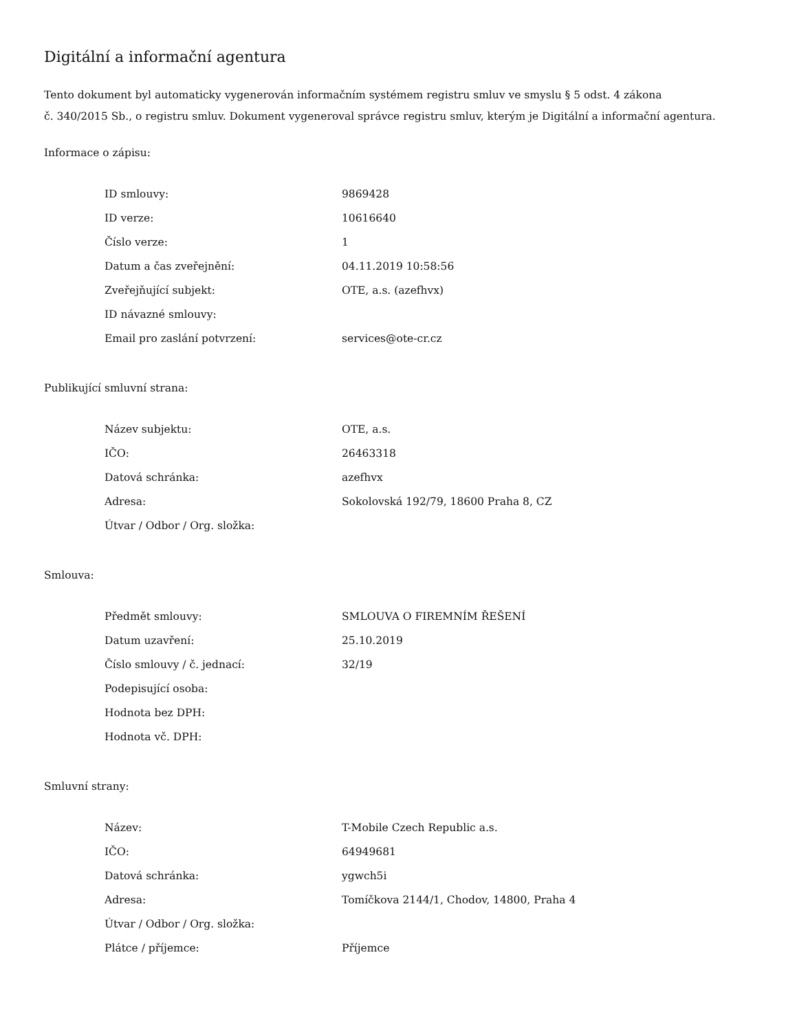Digitální a informační agentura
Tento dokument byl automaticky vygenerován informačním systémem registru smluv ve smyslu § 5 odst. 4 zákona
č. 340/2015 Sb., o registru smluv. Dokument vygeneroval správce registru smluv, kterým je Digitální a informační agentura.
Informace o zápisu:
| ID smlouvy: | 9869428 |
| ID verze: | 10616640 |
| Číslo verze: | 1 |
| Datum a čas zveřejnění: | 04.11.2019 10:58:56 |
| Zveřejňující subjekt: | OTE, a.s. (azefhvx) |
| ID návazné smlouvy: | |
| Email pro zaslání potvrzení: | services@ote-cr.cz |
Publikující smluvní strana:
| Název subjektu: | OTE, a.s. |
| IČO: | 26463318 |
| Datová schránka: | azefhvx |
| Adresa: | Sokolovská 192/79, 18600 Praha 8, CZ |
| Útvar / Odbor / Org. složka: | |
Smlouva:
| Předmět smlouvy: | SMLOUVA O FIREMNÍM ŘEŠENÍ |
| Datum uzavření: | 25.10.2019 |
| Číslo smlouvy / č. jednací: | 32/19 |
| Podepisující osoba: | |
| Hodnota bez DPH: | |
| Hodnota vč. DPH: | |
Smluvní strany:
| Název: | T-Mobile Czech Republic a.s. |
| IČO: | 64949681 |
| Datová schránka: | ygwch5i |
| Adresa: | Tomíčkova 2144/1, Chodov, 14800, Praha 4 |
| Útvar / Odbor / Org. složka: | |
| Plátce / příjemce: | Příjemce |